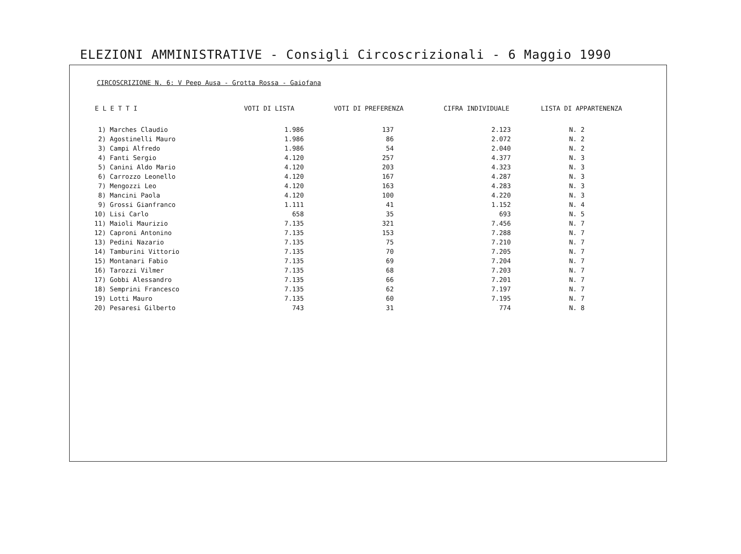ELEZIONI AMMINISTRATIVE - Consigli Circoscrizionali - 6 Maggio 1990
CIRCOSCRIZIONE N. 6: V Peep Ausa - Grotta Rossa - Gaiofana
| E L E T T I | VOTI DI LISTA | VOTI DI PREFERENZA | CIFRA INDIVIDUALE | LISTA DI APPARTENENZA |
| --- | --- | --- | --- | --- |
| 1) Marches Claudio | 1.986 | 137 | 2.123 | N. 2 |
| 2) Agostinelli Mauro | 1.986 | 86 | 2.072 | N. 2 |
| 3) Campi Alfredo | 1.986 | 54 | 2.040 | N. 2 |
| 4) Fanti Sergio | 4.120 | 257 | 4.377 | N. 3 |
| 5) Canini Aldo Mario | 4.120 | 203 | 4.323 | N. 3 |
| 6) Carrozzo Leonello | 4.120 | 167 | 4.287 | N. 3 |
| 7) Mengozzi Leo | 4.120 | 163 | 4.283 | N. 3 |
| 8) Mancini Paola | 4.120 | 100 | 4.220 | N. 3 |
| 9) Grossi Gianfranco | 1.111 | 41 | 1.152 | N. 4 |
| 10) Lisi Carlo | 658 | 35 | 693 | N. 5 |
| 11) Maioli Maurizio | 7.135 | 321 | 7.456 | N. 7 |
| 12) Caproni Antonino | 7.135 | 153 | 7.288 | N. 7 |
| 13) Pedini Nazario | 7.135 | 75 | 7.210 | N. 7 |
| 14) Tamburini Vittorio | 7.135 | 70 | 7.205 | N. 7 |
| 15) Montanari Fabio | 7.135 | 69 | 7.204 | N. 7 |
| 16) Tarozzi Vilmer | 7.135 | 68 | 7.203 | N. 7 |
| 17) Gobbi Alessandro | 7.135 | 66 | 7.201 | N. 7 |
| 18) Semprini Francesco | 7.135 | 62 | 7.197 | N. 7 |
| 19) Lotti Mauro | 7.135 | 60 | 7.195 | N. 7 |
| 20) Pesaresi Gilberto | 743 | 31 | 774 | N. 8 |